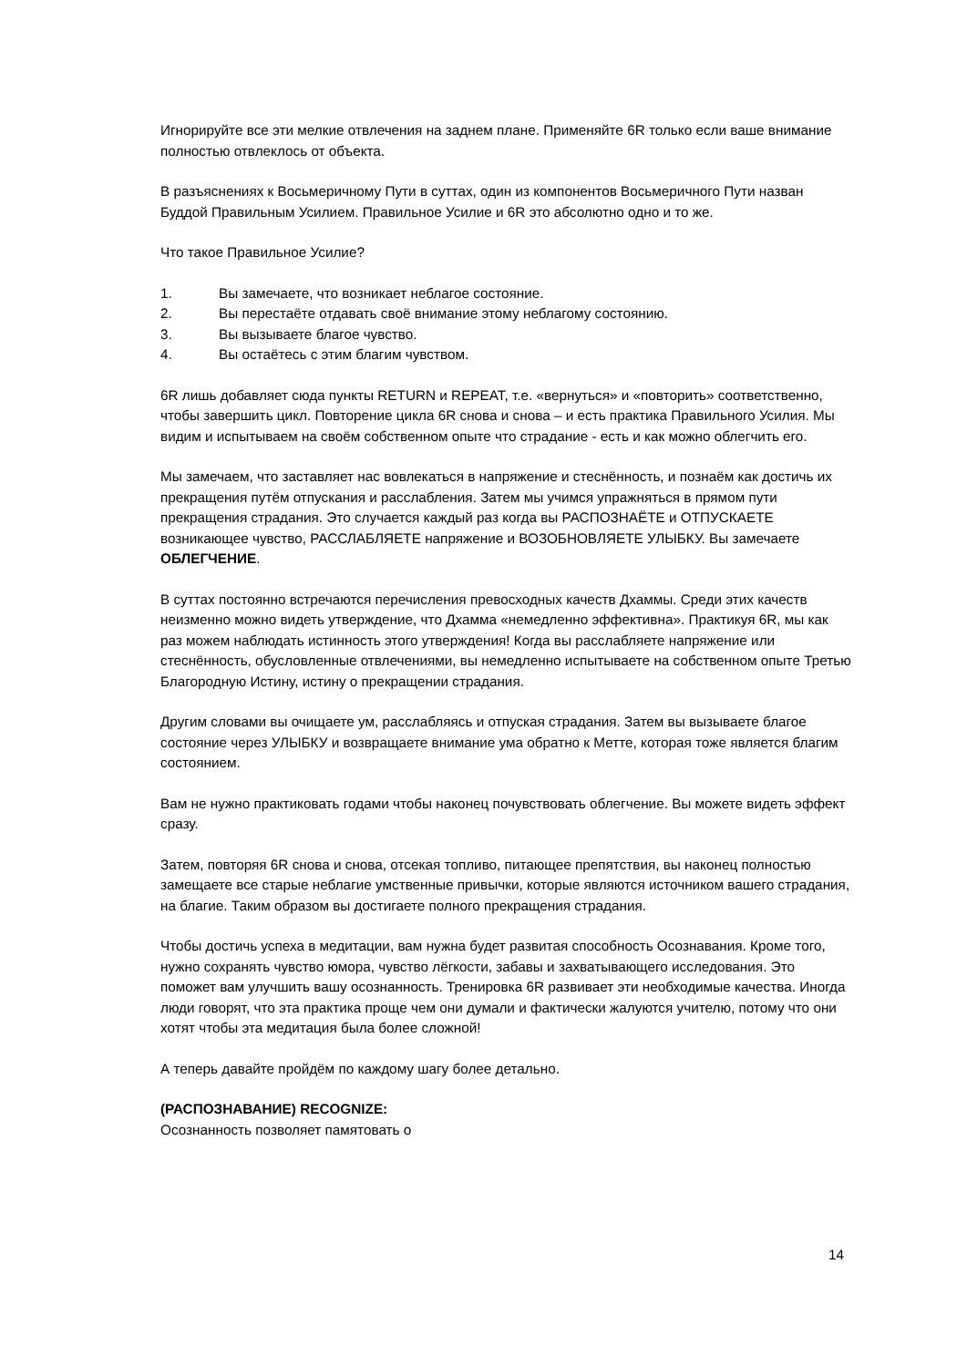Игнорируйте все эти мелкие отвлечения на заднем плане. Применяйте 6R только если ваше внимание полностью отвлеклось от объекта.
В разъяснениях к Восьмеричному Пути в суттах, один из компонентов Восьмеричного Пути назван Буддой Правильным Усилием. Правильное Усилие и 6R это абсолютно одно и то же.
Что такое Правильное Усилие?
1. Вы замечаете, что возникает неблагое состояние.
2. Вы перестаёте отдавать своё внимание этому неблагому состоянию.
3. Вы вызываете благое чувство.
4. Вы остаётесь с этим благим чувством.
6R лишь добавляет сюда пункты RETURN и REPEAT, т.е. «вернуться» и «повторить» соответственно, чтобы завершить цикл. Повторение цикла 6R снова и снова – и есть практика Правильного Усилия. Мы видим и испытываем на своём собственном опыте что страдание - есть и как можно облегчить его.
Мы замечаем, что заставляет нас вовлекаться в напряжение и стеснённость, и познаём как достичь их прекращения путём отпускания и расслабления. Затем мы учимся упражняться в прямом пути прекращения страдания. Это случается каждый раз когда вы РАСПОЗНАЁТЕ и ОТПУСКАЕТЕ возникающее чувство, РАССЛАБЛЯЕТЕ напряжение и ВОЗОБНОВЛЯЕТЕ УЛЫБКУ. Вы замечаете ОБЛЕГЧЕНИЕ.
В суттах постоянно встречаются перечисления превосходных качеств Дхаммы. Среди этих качеств неизменно можно видеть утверждение, что Дхамма «немедленно эффективна». Практикуя 6R, мы как раз можем наблюдать истинность этого утверждения! Когда вы расслабляете напряжение или стеснённость, обусловленные отвлечениями, вы немедленно испытываете на собственном опыте Третью Благородную Истину, истину о прекращении страдания.
Другим словами вы очищаете ум, расслабляясь и отпуская страдания. Затем вы вызываете благое состояние через УЛЫБКУ и возвращаете внимание ума обратно к Метте, которая тоже является благим состоянием.
Вам не нужно практиковать годами чтобы наконец почувствовать облегчение. Вы можете видеть эффект сразу.
Затем, повторяя 6R снова и снова, отсекая топливо, питающее препятствия, вы наконец полностью замещаете все старые неблагие умственные привычки, которые являются источником вашего страдания, на благие. Таким образом вы достигаете полного прекращения страдания.
Чтобы достичь успеха в медитации, вам нужна будет развитая способность Осознавания. Кроме того, нужно сохранять чувство юмора, чувство лёгкости, забавы и захватывающего исследования. Это поможет вам улучшить вашу осознанность. Тренировка 6R развивает эти необходимые качества. Иногда люди говорят, что эта практика проще чем они думали и фактически жалуются учителю, потому что они хотят чтобы эта медитация была более сложной!
А теперь давайте пройдём по каждому шагу более детально.
(РАСПОЗНАВАНИЕ) RECOGNIZE:
Осознанность позволяет памятовать о
14